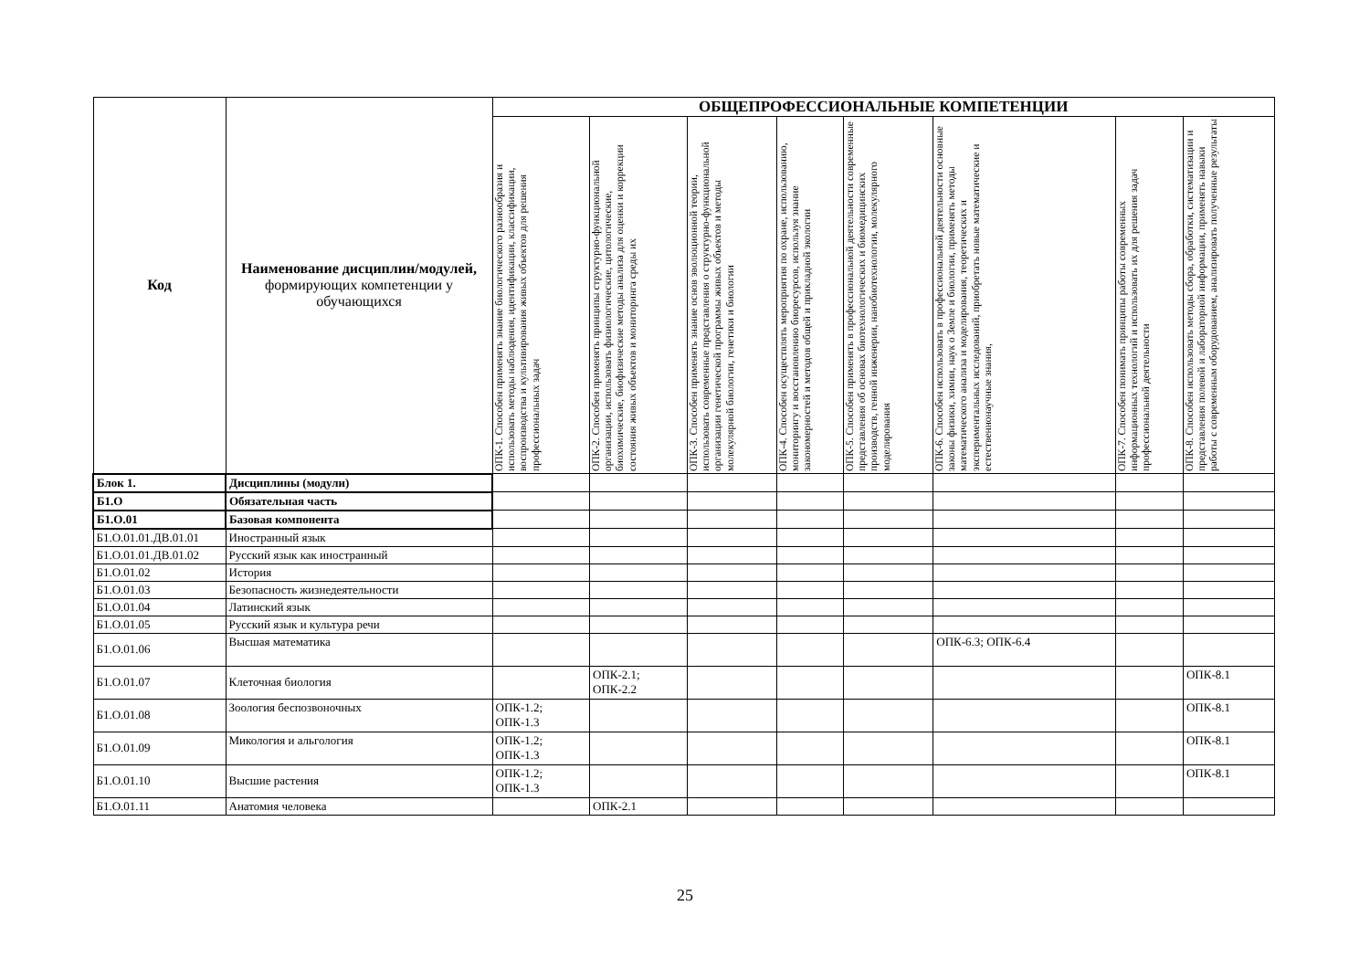| Код | Наименование дисциплин/модулей, формирующих компетенции у обучающихся | ОБЩЕПРОФЕССИОНАЛЬНЫЕ КОМПЕТЕНЦИИ | | | | | | | |
| --- | --- | --- | --- | --- | --- | --- | --- | --- | --- |
| | | ОПК-1. Способен применять знание биологического разнообразия и использовать методы наблюдения, идентификации, классификации, воспроизводства и культивирования живых объектов для решения профессиональных задач | ОПК-2. Способен применять принципы структурно-функциональной организации, использовать физиологические, цитологические, биохимические, биофизические методы анализа для оценки и коррекции состояния живых объектов и мониторинга среды их | ОПК-3. Способен применять знание основ эволюционной теории, использовать современные представления о структурно-функциональной организации генетической программы живых объектов и методы молекулярной биологии, генетики и биологии | ОПК-4. Способен осуществлять мероприятия по охране, использованию, мониторингу и восстановлению биоресурсов, используя знание закономерностей и методов общей и прикладной экологии | ОПК-5. Способен применять в профессиональной деятельности современные представления об основах биотехнологических и биомедицинских производств, генной инженерии, нанобиотехнологии, молекулярного моделирования | ОПК-6. Способен использовать в профессиональной деятельности основные законы физики, химии, наук о Земле и биологии, применять методы математического анализа и моделирования, теоретических и экспериментальных исследований, приобретать новые математические и естественнонаучные знания, | ОПК-7. Способен понимать принципы работы современных информационных технологий и использовать их для решения задач профессиональной деятельности | ОПК-8. Способен использовать методы сбора, обработки, систематизации и представления полевой и лабораторной информации, применять навыки работы с современным оборудованием, анализировать полученные результаты |
| Блок 1. | Дисциплины (модули) | | | | | | | | |
| Б1.О | Обязательная часть | | | | | | | | |
| Б1.О.01 | Базовая компонента | | | | | | | | |
| Б1.О.01.01.ДВ.01.01 | Иностранный язык | | | | | | | | |
| Б1.О.01.01.ДВ.01.02 | Русский язык как иностранный | | | | | | | | |
| Б1.О.01.02 | История | | | | | | | | |
| Б1.О.01.03 | Безопасность жизнедеятельности | | | | | | | | |
| Б1.О.01.04 | Латинский язык | | | | | | | | |
| Б1.О.01.05 | Русский язык и культура речи | | | | | | | | |
| Б1.О.01.06 | Высшая математика | | | | | | ОПК-6.3; ОПК-6.4 | | |
| Б1.О.01.07 | Клеточная биология | | ОПК-2.1; ОПК-2.2 | | | | | | ОПК-8.1 |
| Б1.О.01.08 | Зоология беспозвоночных | ОПК-1.2; ОПК-1.3 | | | | | | | ОПК-8.1 |
| Б1.О.01.09 | Микология и альгология | ОПК-1.2; ОПК-1.3 | | | | | | | ОПК-8.1 |
| Б1.О.01.10 | Высшие растения | ОПК-1.2; ОПК-1.3 | | | | | | | ОПК-8.1 |
| Б1.О.01.11 | Анатомия человека | | ОПК-2.1 | | | | | | |
25